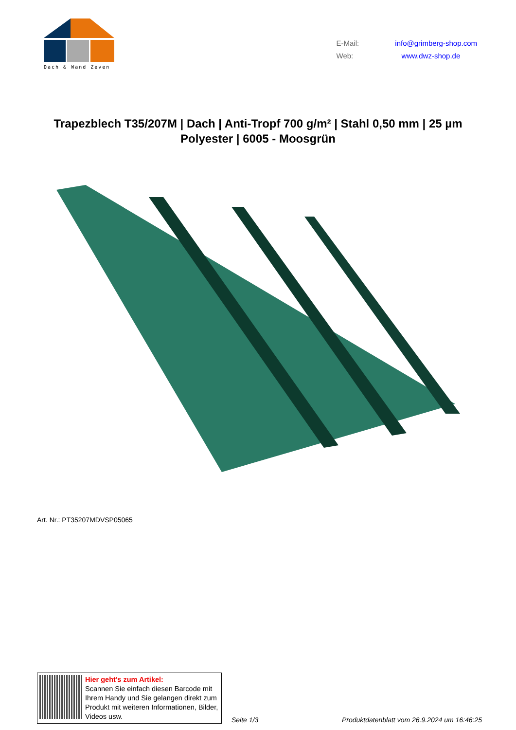Dach & Wand Zeven
E-Mail: info@grimberg-shop.com
Web: www.dwz-shop.de
Trapezblech T35/207M | Dach | Anti-Tropf 700 g/m² | Stahl 0,50 mm | 25 µm Polyester | 6005 - Moosgrün
Art. Nr.: PT35207MDVSP05065
Hier geht’s zum Artikel:
Scannen Sie einfach diesen Barcode mit Ihrem Handy und Sie gelangen direkt zum Produkt mit weiteren Informationen, Bilder, Videos usw.
Seite 1/3 Produktdatenblatt vom 26.9.2024 um 16:46:25